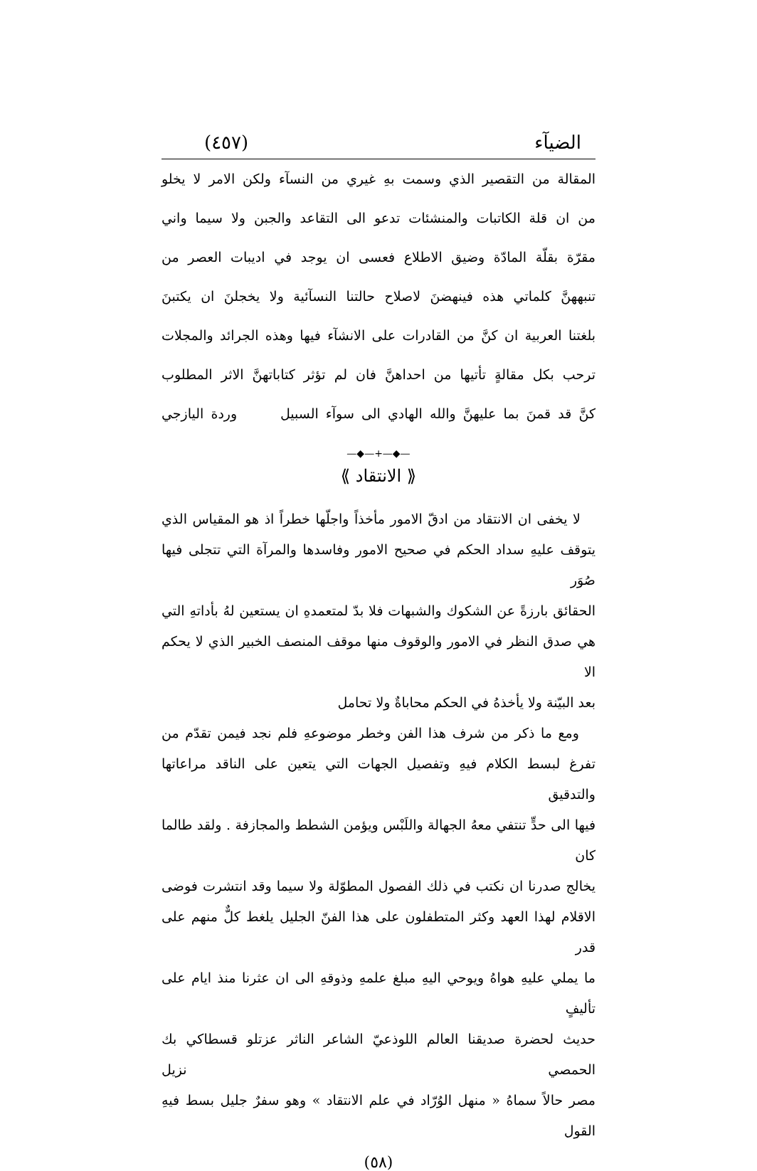الضيآء (٤٥٧)
المقالة من التقصير الذي وسمت بهِ غيري من النسآء ولكن الامر لا يخلو
من ان قلة الكاتبات والمنشئات تدعو الى التقاعد والجبن ولا سيما واني
مقرّة بقلّة المادّة وضيق الاطلاع فعسى ان يوجد في اديبات العصر من
تنبههنَّ كلماتي هذه فينهضنَ لاصلاح حالتنا النسآئية ولا يخجلنَ ان يكتبنَ
بلغتنا العربية ان كنَّ من القادرات على الانشآء فيها وهذه الجرائد والمجلات
ترحب بكل مقالةٍ تأتيها من احداهنَّ فان لم تؤثر كتاباتهنَّ الاثر المطلوب
كنَّ قد قمنَ بما عليهنَّ والله الهادي الى سوآء السبيل وردة اليازجي
—◆—+—◆—
⟪ الانتقاد ⟫
لا يخفى ان الانتقاد من ادقّ الامور مأخذاً واجلّها خطراً اذ هو المقياس الذي
يتوقف عليهِ سداد الحكم في صحيح الامور وفاسدها والمرآة التي تتجلى فيها صُوَر
الحقائق بارزةً عن الشكوك والشبهات فلا بدّ لمتعمدهِ ان يستعين لهُ بأداتهِ التي
هي صدق النظر في الامور والوقوف منها موقف المنصف الخبير الذي لا يحكم الا
بعد البيّنة ولا يأخذهُ في الحكم محاباةٌ ولا تحامل
ومع ما ذكر من شرف هذا الفن وخطر موضوعهِ فلم نجد فيمن تقدّم من
تفرغ لبسط الكلام فيهِ وتفصيل الجهات التي يتعين على الناقد مراعاتها والتدقيق
فيها الى حدٍّ تنتفي معهُ الجهالة واللَبْس ويؤمن الشطط والمجازفة . ولقد طالما كان
يخالج صدرنا ان نكتب في ذلك الفصول المطوّلة ولا سيما وقد انتشرت فوضى
الاقلام لهذا العهد وكثر المتطفلون على هذا الفنّ الجليل يلغط كلٌّ منهم على قدر
ما يملي عليهِ هواهُ ويوحي اليهِ مبلغ علمهِ وذوقهِ الى ان عثرنا منذ ايام على تأليفٍ
حديث لحضرة صديقنا العالم اللوذعيّ الشاعر الناثر عزتلو قسطاكي بك الحمصي نزيل
مصر حالاً سماهُ « منهل الوُرّاد في علم الانتقاد » وهو سفرٌ جليل بسط فيهِ القول
(٥٨)